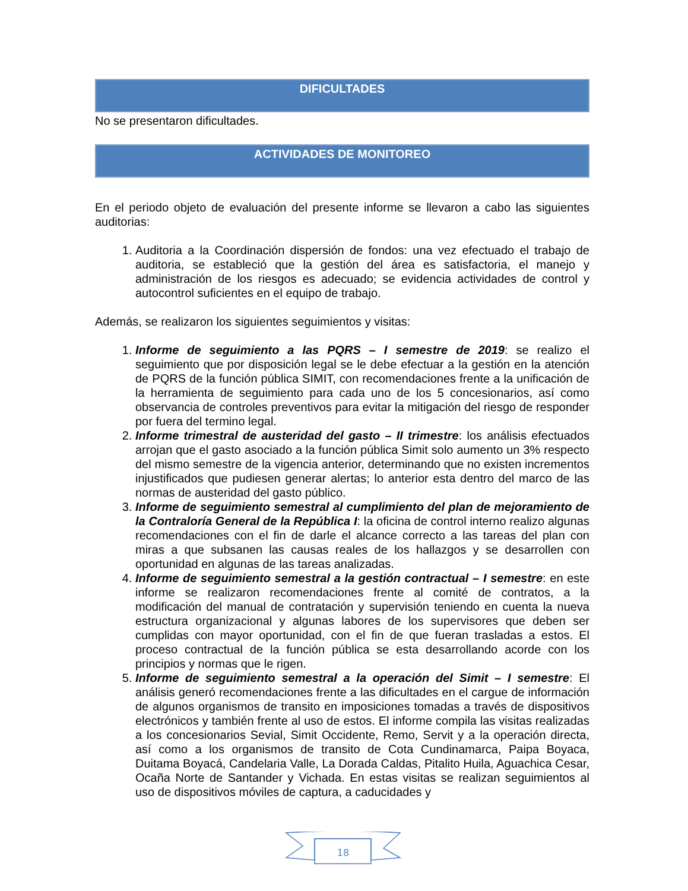DIFICULTADES
No se presentaron dificultades.
ACTIVIDADES DE MONITOREO
En el periodo objeto de evaluación del presente informe se llevaron a cabo las siguientes auditorias:
1. Auditoria a la Coordinación dispersión de fondos: una vez efectuado el trabajo de auditoria, se estableció que la gestión del área es satisfactoria, el manejo y administración de los riesgos es adecuado; se evidencia actividades de control y autocontrol suficientes en el equipo de trabajo.
Además, se realizaron los siguientes seguimientos y visitas:
1. Informe de seguimiento a las PQRS – I semestre de 2019: se realizo el seguimiento que por disposición legal se le debe efectuar a la gestión en la atención de PQRS de la función pública SIMIT, con recomendaciones frente a la unificación de la herramienta de seguimiento para cada uno de los 5 concesionarios, así como observancia de controles preventivos para evitar la mitigación del riesgo de responder por fuera del termino legal.
2. Informe trimestral de austeridad del gasto – II trimestre: los análisis efectuados arrojan que el gasto asociado a la función pública Simit solo aumento un 3% respecto del mismo semestre de la vigencia anterior, determinando que no existen incrementos injustificados que pudiesen generar alertas; lo anterior esta dentro del marco de las normas de austeridad del gasto público.
3. Informe de seguimiento semestral al cumplimiento del plan de mejoramiento de la Contraloría General de la República I: la oficina de control interno realizo algunas recomendaciones con el fin de darle el alcance correcto a las tareas del plan con miras a que subsanen las causas reales de los hallazgos y se desarrollen con oportunidad en algunas de las tareas analizadas.
4. Informe de seguimiento semestral a la gestión contractual – I semestre: en este informe se realizaron recomendaciones frente al comité de contratos, a la modificación del manual de contratación y supervisión teniendo en cuenta la nueva estructura organizacional y algunas labores de los supervisores que deben ser cumplidas con mayor oportunidad, con el fin de que fueran trasladas a estos. El proceso contractual de la función pública se esta desarrollando acorde con los principios y normas que le rigen.
5. Informe de seguimiento semestral a la operación del Simit – I semestre: El análisis generó recomendaciones frente a las dificultades en el cargue de información de algunos organismos de transito en imposiciones tomadas a través de dispositivos electrónicos y también frente al uso de estos. El informe compila las visitas realizadas a los concesionarios Sevial, Simit Occidente, Remo, Servit y a la operación directa, así como a los organismos de transito de Cota Cundinamarca, Paipa Boyaca, Duitama Boyacá, Candelaria Valle, La Dorada Caldas, Pitalito Huila, Aguachica Cesar, Ocaña Norte de Santander y Vichada. En estas visitas se realizan seguimientos al uso de dispositivos móviles de captura, a caducidades y
18